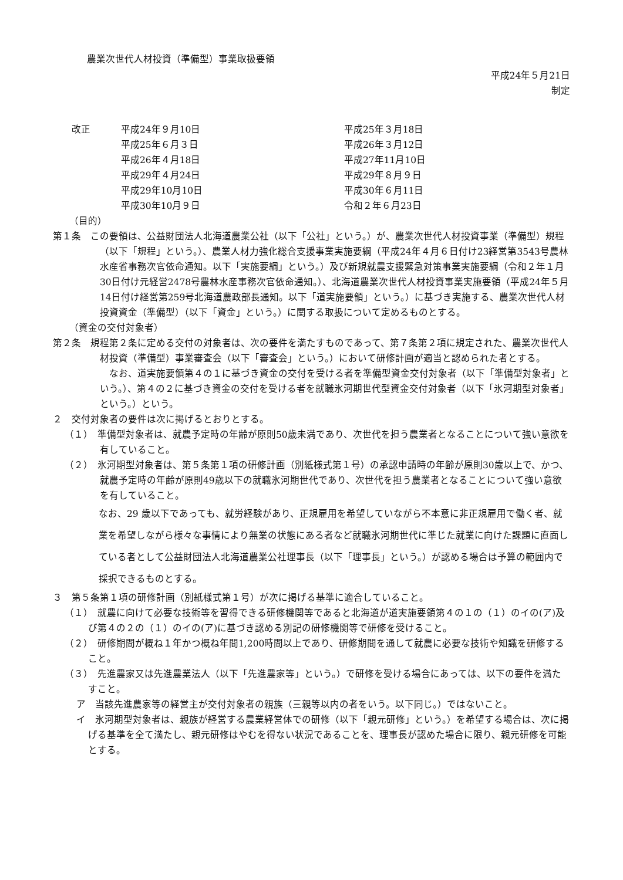農業次世代人材投資（準備型）事業取扱要領
平成24年５月21日
制定
| 改正 | 平成24年９月10日 | 平成25年３月18日 |
| | 平成25年６月３日 | 平成26年３月12日 |
| | 平成26年４月18日 | 平成27年11月10日 |
| | 平成29年４月24日 | 平成29年８月９日 |
| | 平成29年10月10日 | 平成30年６月11日 |
| | 平成30年10月９日 | 令和２年６月23日 |
（目的）
第１条　この要領は、公益財団法人北海道農業公社（以下「公社」という。）が、農業次世代人材投資事業（準備型）規程（以下「規程」という。）、農業人材力強化総合支援事業実施要綱（平成24年４月６日付け23経営第3543号農林水産省事務次官依命通知。以下「実施要綱」という。）及び新規就農支援緊急対策事業実施要綱（令和２年１月30日付け元経営2478号農林水産事務次官依命通知。）、北海道農業次世代人材投資事業実施要領（平成24年５月14日付け経営第259号北海道農政部長通知。以下「道実施要領」という。）に基づき実施する、農業次世代人材投資資金（準備型）（以下「資金」という。）に関する取扱について定めるものとする。
（資金の交付対象者）
第２条　規程第２条に定める交付の対象者は、次の要件を満たすものであって、第７条第２項に規定された、農業次世代人材投資（準備型）事業審査会（以下「審査会」という。）において研修計画が適当と認められた者とする。
　なお、道実施要領第４の１に基づき資金の交付を受ける者を準備型資金交付対象者（以下「準備型対象者」という。）、第４の２に基づき資金の交付を受ける者を就職氷河期世代型資金交付対象者（以下「氷河期型対象者」という。）という。
２　交付対象者の要件は次に掲げるとおりとする。
（１）　準備型対象者は、就農予定時の年齢が原則50歳未満であり、次世代を担う農業者となることについて強い意欲を有していること。
（２）　氷河期型対象者は、第５条第１項の研修計画（別紙様式第１号）の承認申請時の年齢が原則30歳以上で、かつ、就農予定時の年齢が原則49歳以下の就職氷河期世代であり、次世代を担う農業者となることについて強い意欲を有していること。
なお、29 歳以下であっても、就労経験があり、正規雇用を希望していながら不本意に非正規雇用で働く者、就業を希望しながら様々な事情により無業の状態にある者など就職氷河期世代に準じた就業に向けた課題に直面している者として公益財団法人北海道農業公社理事長（以下「理事長」という。）が認める場合は予算の範囲内で採択できるものとする。
３　第５条第１項の研修計画（別紙様式第１号）が次に掲げる基準に適合していること。
（１）　就農に向けて必要な技術等を習得できる研修機関等であると北海道が道実施要領第４の１の（１）のイの(ア)及び第４の２の（１）のイの(ア)に基づき認める別記の研修機関等で研修を受けること。
（２）　研修期間が概ね１年かつ概ね年間1,200時間以上であり、研修期間を通して就農に必要な技術や知識を研修すること。
（３）　先進農家又は先進農業法人（以下「先進農家等」という。）で研修を受ける場合にあっては、以下の要件を満たすこと。
ア　当該先進農家等の経営主が交付対象者の親族（三親等以内の者をいう。以下同じ。）ではないこと。
イ　氷河期型対象者は、親族が経営する農業経営体での研修（以下「親元研修」という。）を希望する場合は、次に掲げる基準を全て満たし、親元研修はやむを得ない状況であることを、理事長が認めた場合に限り、親元研修を可能とする。